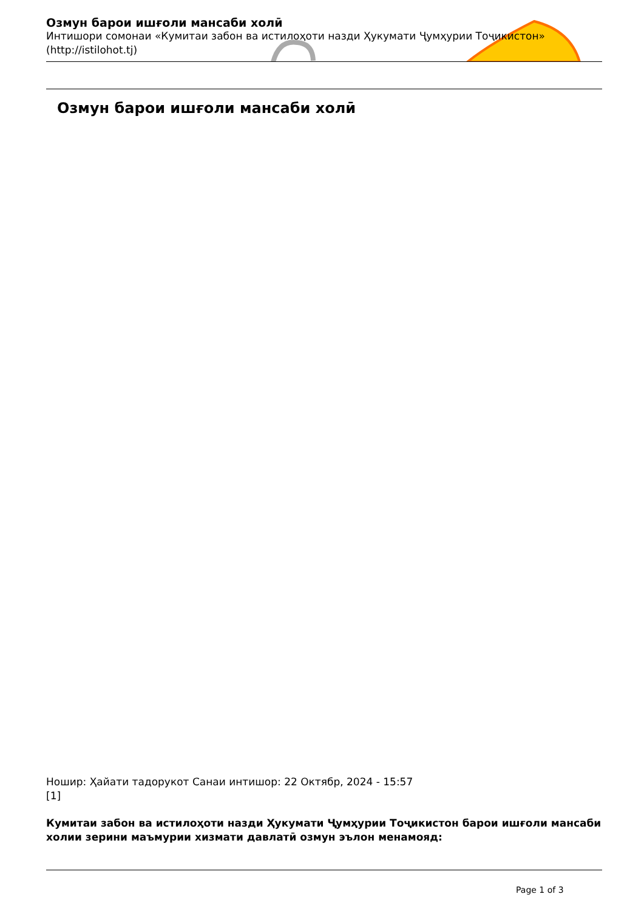Озмун барои ишғоли мансаби холӣ
Интишори сомонаи «Кумитаи забон ва истилоҳоти назди Ҳукумати Ҷумҳурии Тоҷикистон» (http://istilohot.tj)
Озмун барои ишғоли мансаби холӣ
Ношир: Ҳайати тадорукот Санаи интишор: 22 Октябр, 2024 - 15:57
[1]
Кумитаи забон ва истилоҳоти назди Ҳукумати Ҷумҳурии Тоҷикистон барои ишғоли мансаби холии зерини маъмурии хизмати давлатӣ озмун эълон менамояд:
Page 1 of 3